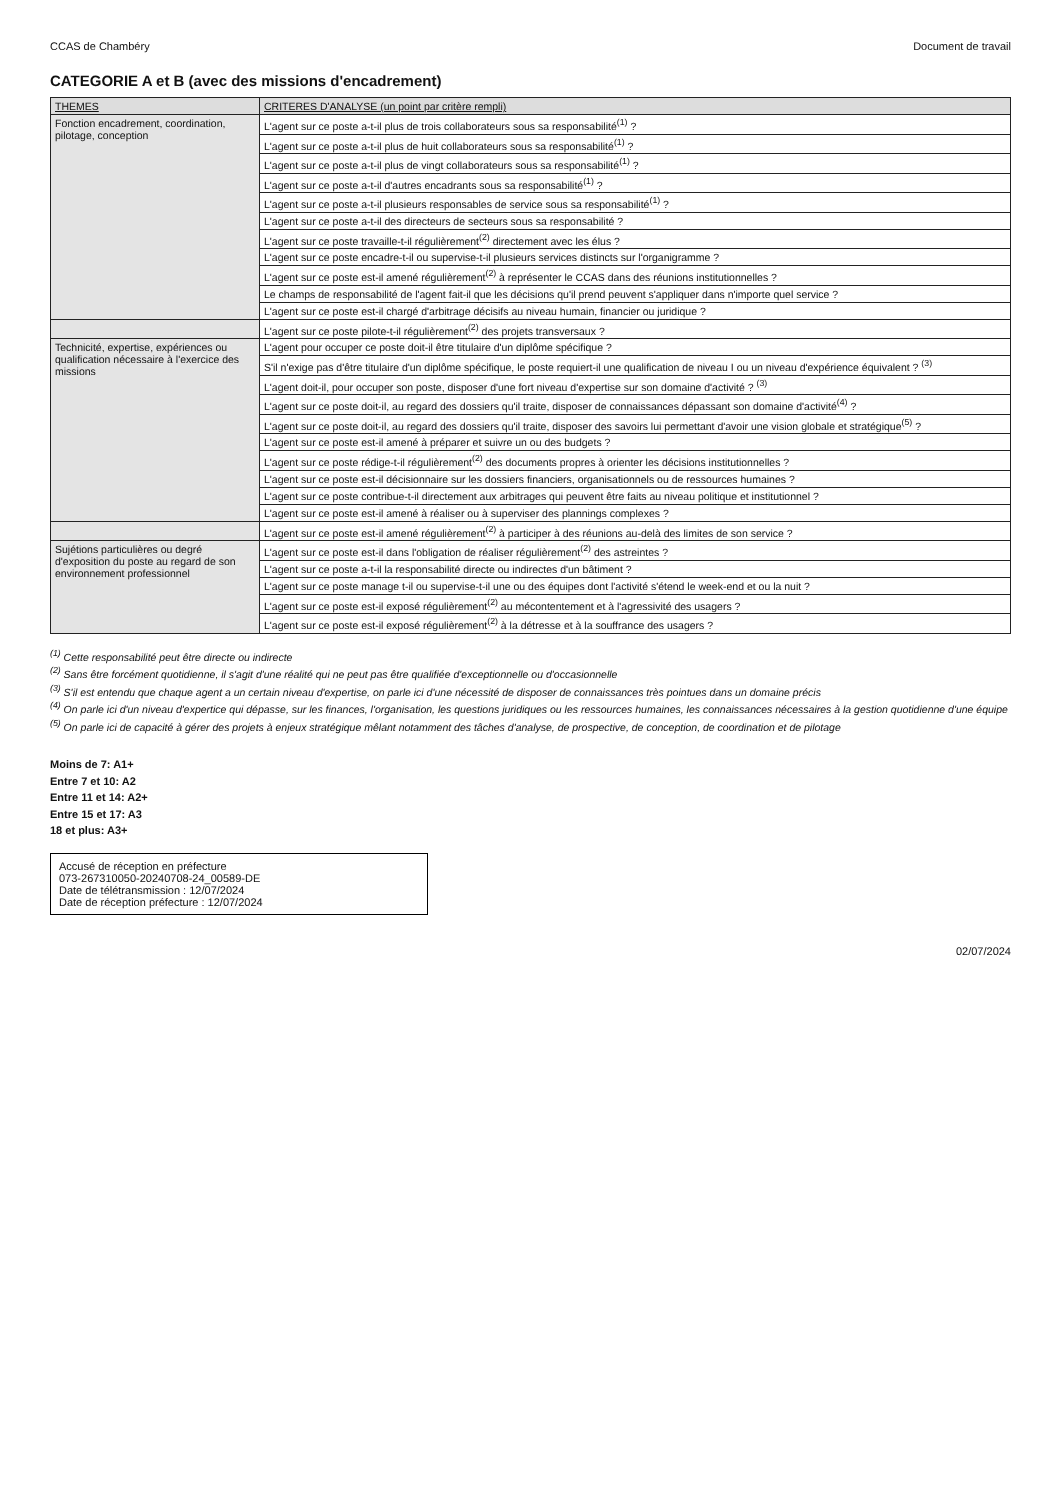CCAS de Chambéry Document de travail
CATEGORIE A et B (avec des missions d'encadrement)
| THEMES | CRITERES D'ANALYSE (un point par critère rempli) |
| --- | --- |
| Fonction encadrement, coordination, pilotage, conception | L'agent sur ce poste a-t-il plus de trois collaborateurs sous sa responsabilité<sup>(1)</sup> ? |
| | L'agent sur ce poste a-t-il plus de huit collaborateurs sous sa responsabilité<sup>(1)</sup> ? |
| | L'agent sur ce poste a-t-il plus de vingt collaborateurs sous sa responsabilité<sup>(1)</sup> ? |
| | L'agent sur ce poste a-t-il d'autres encadrants sous sa responsabilité<sup>(1)</sup> ? |
| | L'agent sur ce poste a-t-il plusieurs responsables de service sous sa responsabilité<sup>(1)</sup> ? |
| | L'agent sur ce poste a-t-il des directeurs de secteurs sous sa responsabilité ? |
| | L'agent sur ce poste travaille-t-il régulièrement<sup>(2)</sup> directement avec les élus ? |
| | L'agent sur ce poste encadre-t-il ou supervise-t-il plusieurs services distincts sur l'organigramme ? |
| | L'agent sur ce poste est-il amené régulièrement<sup>(2)</sup> à représenter le CCAS dans des réunions institutionnelles ? |
| | Le champs de responsabilité de l'agent fait-il que les décisions qu'il prend peuvent s'appliquer dans n'importe quel service ? |
| | L'agent sur ce poste est-il chargé d'arbitrage décisifs au niveau humain, financier ou juridique ? |
| | L'agent sur ce poste pilote-t-il régulièrement<sup>(2)</sup> des projets transversaux ? |
| Technicité, expertise, expériences ou qualification nécessaire à l'exercice des missions | L'agent pour occuper ce poste doit-il être titulaire d'un diplôme spécifique ? |
| | S'il n'exige pas d'être titulaire d'un diplôme spécifique, le poste requiert-il une qualification de niveau I ou un niveau d'expérience équivalent ? <sup>(3)</sup> |
| | L'agent doit-il, pour occuper son poste, disposer d'une fort niveau d'expertise sur son domaine d'activité ? <sup>(3)</sup> |
| | L'agent sur ce poste doit-il, au regard des dossiers qu'il traite, disposer de connaissances dépassant son domaine d'activité<sup>(4)</sup> ? |
| | L'agent sur ce poste doit-il, au regard des dossiers qu'il traite, disposer des savoirs lui permettant d'avoir une vision globale et stratégique<sup>(5)</sup> ? |
| | L'agent sur ce poste est-il amené à préparer et suivre un ou des budgets ? |
| | L'agent sur ce poste rédige-t-il régulièrement<sup>(2)</sup> des documents propres à orienter les décisions institutionnelles ? |
| | L'agent sur ce poste est-il décisionnaire sur les dossiers financiers, organisationnels ou de ressources humaines ? |
| | L'agent sur ce poste contribue-t-il directement aux arbitrages qui peuvent être faits au niveau politique et institutionnel ? |
| | L'agent sur ce poste est-il amené à réaliser ou à superviser des plannings complexes ? |
| | L'agent sur ce poste est-il amené régulièrement<sup>(2)</sup> à participer à des réunions au-delà des limites de son service ? |
| Sujétions particulières ou degré d'exposition du poste au regard de son environnement professionnel | L'agent sur ce poste est-il dans l'obligation de réaliser régulièrement<sup>(2)</sup> des astreintes ? |
| | L'agent sur ce poste a-t-il la responsabilité directe ou indirectes d'un bâtiment ? |
| | L'agent sur ce poste manage t-il ou supervise-t-il une ou des équipes dont l'activité s'étend le week-end et ou la nuit ? |
| | L'agent sur ce poste est-il exposé régulièrement<sup>(2)</sup> au mécontentement et à l'agressivité des usagers ? |
| | L'agent sur ce poste est-il exposé régulièrement<sup>(2)</sup> à la détresse et à la souffrance des usagers ? |
<sup>(1)</sup> Cette responsabilité peut être directe ou indirecte
<sup>(2)</sup> Sans être forcément quotidienne, il s'agit d'une réalité qui ne peut pas être qualifiée d'exceptionnelle ou d'occasionnelle
<sup>(3)</sup> S'il est entendu que chaque agent a un certain niveau d'expertise, on parle ici d'une nécessité de disposer de connaissances très pointues dans un domaine précis
<sup>(4)</sup> On parle ici d'un niveau d'expertice qui dépasse, sur les finances, l'organisation, les questions juridiques ou les ressources humaines, les connaissances nécessaires à la gestion quotidienne d'une équipe
<sup>(5)</sup> On parle ici de capacité à gérer des projets à enjeux stratégique mêlant notamment des tâches d'analyse, de prospective, de conception, de coordination et de pilotage
Moins de 7: A1+
Entre 7 et 10: A2
Entre 11 et 14: A2+
Entre 15 et 17: A3
18 et plus: A3+
Accusé de réception en préfecture
073-267310050-20240708-24_00589-DE
Date de télétransmission : 12/07/2024
Date de réception préfecture : 12/07/2024
02/07/2024